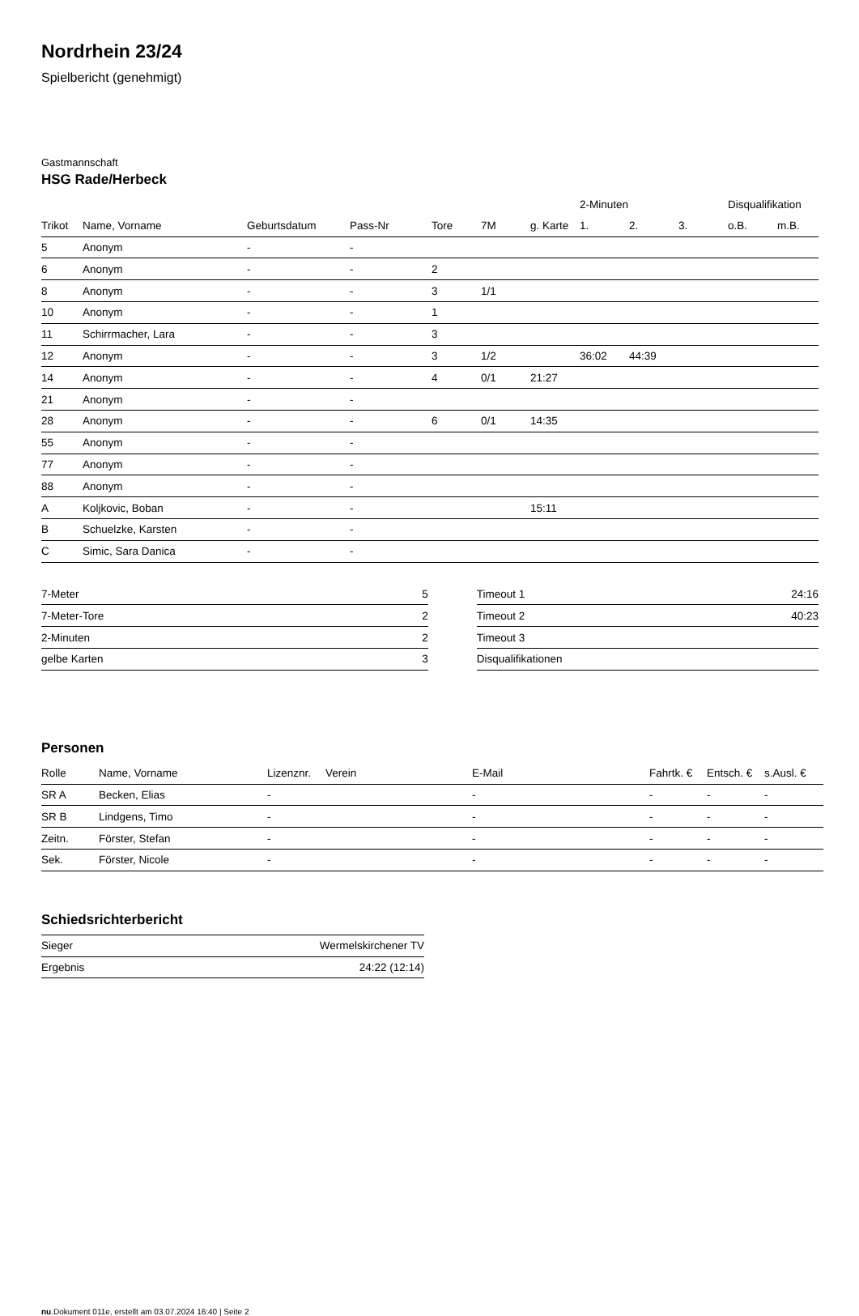Nordrhein 23/24
Spielbericht (genehmigt)
Gastmannschaft
HSG Rade/Herbeck
| | | | | | | | 2-Minuten | | | Disqualifikation | |
| --- | --- | --- | --- | --- | --- | --- | --- | --- | --- | --- | --- |
| Trikot | Name, Vorname | Geburtsdatum | Pass-Nr | Tore | 7M | g. Karte | 1. | 2. | 3. | o.B. | m.B. |
| 5 | Anonym | - | - | | | | | | | | |
| 6 | Anonym | - | - | 2 | | | | | | | |
| 8 | Anonym | - | - | 3 | 1/1 | | | | | | |
| 10 | Anonym | - | - | 1 | | | | | | | |
| 11 | Schirrmacher, Lara | - | - | 3 | | | | | | | |
| 12 | Anonym | - | - | 3 | 1/2 | | 36:02 | 44:39 | | | |
| 14 | Anonym | - | - | 4 | 0/1 | 21:27 | | | | | |
| 21 | Anonym | - | - | | | | | | | | |
| 28 | Anonym | - | - | 6 | 0/1 | 14:35 | | | | | |
| 55 | Anonym | - | - | | | | | | | | |
| 77 | Anonym | - | - | | | | | | | | |
| 88 | Anonym | - | - | | | | | | | | |
| A | Koljkovic, Boban | - | - | | | 15:11 | | | | | |
| B | Schuelzke, Karsten | - | - | | | | | | | | |
| C | Simic, Sara Danica | - | - | | | | | | | | |
| 7-Meter | 5 |
| 7-Meter-Tore | 2 |
| 2-Minuten | 2 |
| gelbe Karten | 3 |
| Timeout 1 | 24:16 |
| Timeout 2 | 40:23 |
| Timeout 3 | |
| Disqualifikationen | |
Personen
| Rolle | Name, Vorname | Lizenznr. | Verein | E-Mail | Fahrtk. € | Entsch. € | s.Ausl. € |
| --- | --- | --- | --- | --- | --- | --- | --- |
| SR A | Becken, Elias | - | | - | - | - | - |
| SR B | Lindgens, Timo | - | | - | - | - | - |
| Zeitn. | Förster, Stefan | - | | - | - | - | - |
| Sek. | Förster, Nicole | - | | - | - | - | - |
Schiedsrichterbericht
| Sieger | Wermelskirchener TV |
| Ergebnis | 24:22 (12:14) |
nu.Dokument 011e, erstellt am 03.07.2024 16:40 | Seite 2